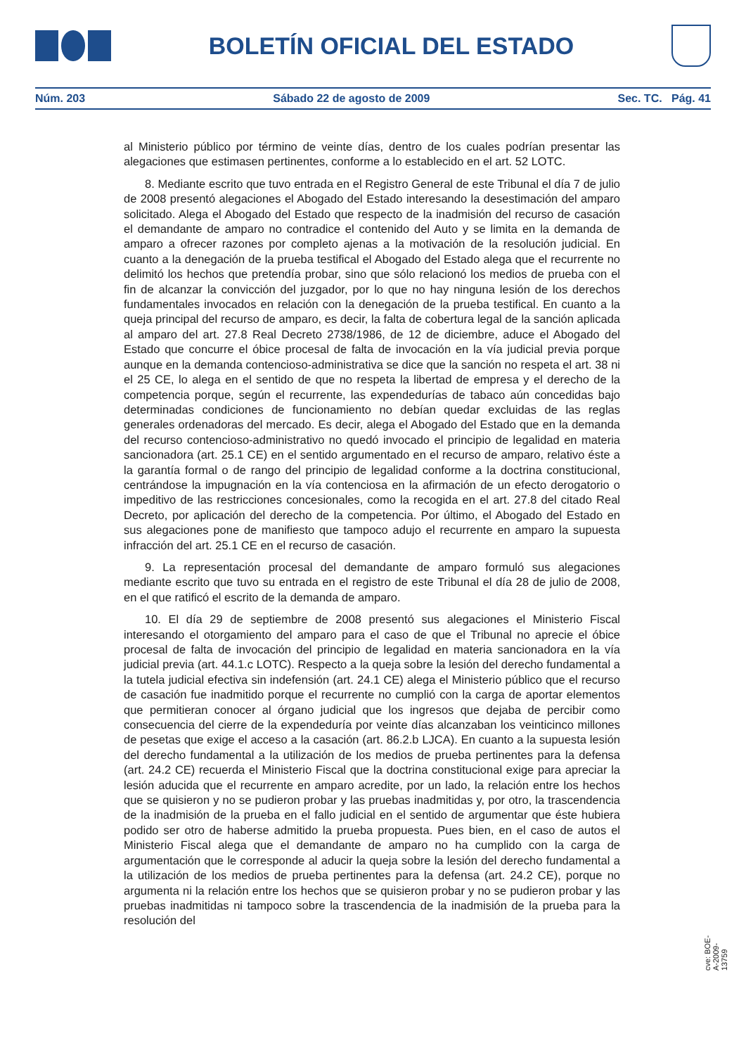BOLETÍN OFICIAL DEL ESTADO
Núm. 203 Sábado 22 de agosto de 2009 Sec. TC. Pág. 41
al Ministerio público por término de veinte días, dentro de los cuales podrían presentar las alegaciones que estimasen pertinentes, conforme a lo establecido en el art. 52 LOTC.
8. Mediante escrito que tuvo entrada en el Registro General de este Tribunal el día 7 de julio de 2008 presentó alegaciones el Abogado del Estado interesando la desestimación del amparo solicitado. Alega el Abogado del Estado que respecto de la inadmisión del recurso de casación el demandante de amparo no contradice el contenido del Auto y se limita en la demanda de amparo a ofrecer razones por completo ajenas a la motivación de la resolución judicial. En cuanto a la denegación de la prueba testifical el Abogado del Estado alega que el recurrente no delimitó los hechos que pretendía probar, sino que sólo relacionó los medios de prueba con el fin de alcanzar la convicción del juzgador, por lo que no hay ninguna lesión de los derechos fundamentales invocados en relación con la denegación de la prueba testifical. En cuanto a la queja principal del recurso de amparo, es decir, la falta de cobertura legal de la sanción aplicada al amparo del art. 27.8 Real Decreto 2738/1986, de 12 de diciembre, aduce el Abogado del Estado que concurre el óbice procesal de falta de invocación en la vía judicial previa porque aunque en la demanda contencioso-administrativa se dice que la sanción no respeta el art. 38 ni el 25 CE, lo alega en el sentido de que no respeta la libertad de empresa y el derecho de la competencia porque, según el recurrente, las expendedurías de tabaco aún concedidas bajo determinadas condiciones de funcionamiento no debían quedar excluidas de las reglas generales ordenadoras del mercado. Es decir, alega el Abogado del Estado que en la demanda del recurso contencioso-administrativo no quedó invocado el principio de legalidad en materia sancionadora (art. 25.1 CE) en el sentido argumentado en el recurso de amparo, relativo éste a la garantía formal o de rango del principio de legalidad conforme a la doctrina constitucional, centrándose la impugnación en la vía contenciosa en la afirmación de un efecto derogatorio o impeditivo de las restricciones concesionales, como la recogida en el art. 27.8 del citado Real Decreto, por aplicación del derecho de la competencia. Por último, el Abogado del Estado en sus alegaciones pone de manifiesto que tampoco adujo el recurrente en amparo la supuesta infracción del art. 25.1 CE en el recurso de casación.
9. La representación procesal del demandante de amparo formuló sus alegaciones mediante escrito que tuvo su entrada en el registro de este Tribunal el día 28 de julio de 2008, en el que ratificó el escrito de la demanda de amparo.
10. El día 29 de septiembre de 2008 presentó sus alegaciones el Ministerio Fiscal interesando el otorgamiento del amparo para el caso de que el Tribunal no aprecie el óbice procesal de falta de invocación del principio de legalidad en materia sancionadora en la vía judicial previa (art. 44.1.c LOTC). Respecto a la queja sobre la lesión del derecho fundamental a la tutela judicial efectiva sin indefensión (art. 24.1 CE) alega el Ministerio público que el recurso de casación fue inadmitido porque el recurrente no cumplió con la carga de aportar elementos que permitieran conocer al órgano judicial que los ingresos que dejaba de percibir como consecuencia del cierre de la expendeduría por veinte días alcanzaban los veinticinco millones de pesetas que exige el acceso a la casación (art. 86.2.b LJCA). En cuanto a la supuesta lesión del derecho fundamental a la utilización de los medios de prueba pertinentes para la defensa (art. 24.2 CE) recuerda el Ministerio Fiscal que la doctrina constitucional exige para apreciar la lesión aducida que el recurrente en amparo acredite, por un lado, la relación entre los hechos que se quisieron y no se pudieron probar y las pruebas inadmitidas y, por otro, la trascendencia de la inadmisión de la prueba en el fallo judicial en el sentido de argumentar que éste hubiera podido ser otro de haberse admitido la prueba propuesta. Pues bien, en el caso de autos el Ministerio Fiscal alega que el demandante de amparo no ha cumplido con la carga de argumentación que le corresponde al aducir la queja sobre la lesión del derecho fundamental a la utilización de los medios de prueba pertinentes para la defensa (art. 24.2 CE), porque no argumenta ni la relación entre los hechos que se quisieron probar y no se pudieron probar y las pruebas inadmitidas ni tampoco sobre la trascendencia de la inadmisión de la prueba para la resolución del
cve: BOE-A-2009-13759